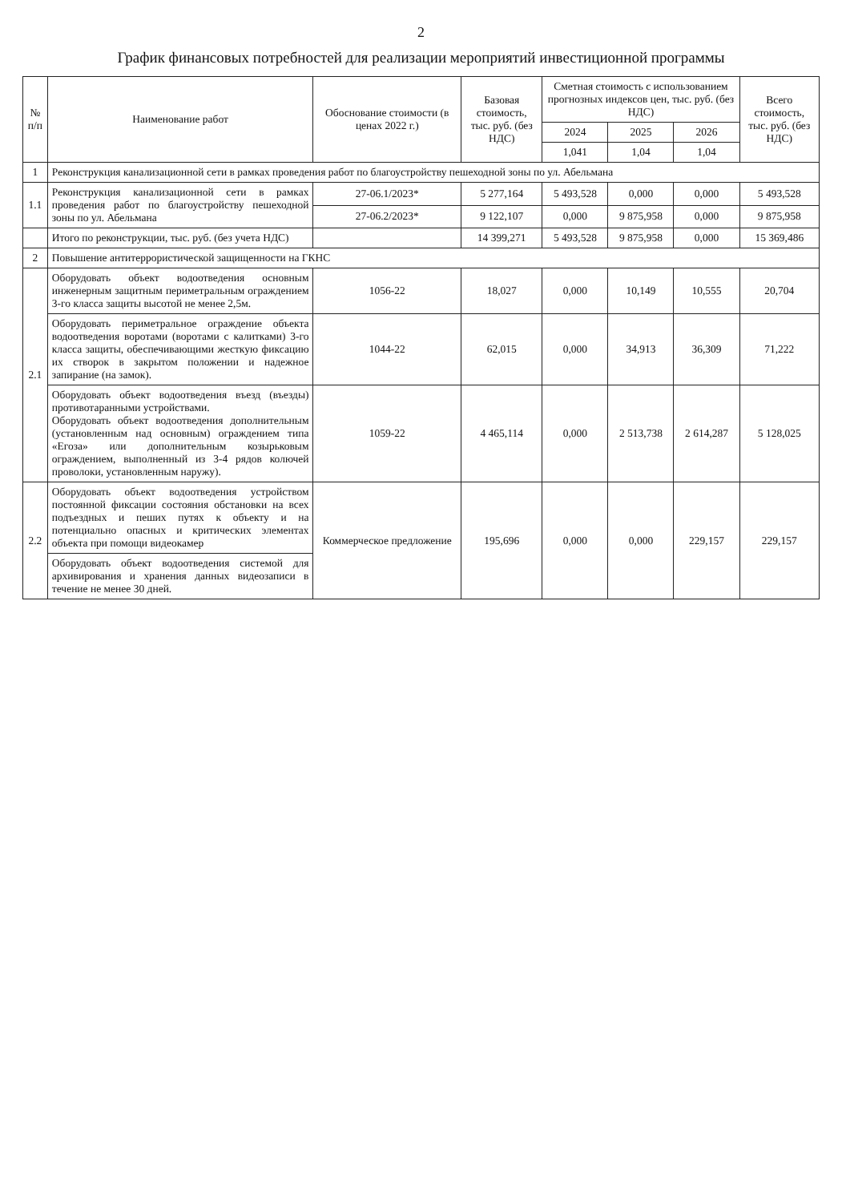2
График финансовых потребностей для реализации мероприятий инвестиционной программы
| № п/п | Наименование работ | Обоснование стоимости (в ценах 2022 г.) | Базовая стоимость, тыс. руб. (без НДС) | Сметная стоимость с использованием прогнозных индексов цен, тыс. руб. (без НДС) | | | Всего стоимость, тыс. руб. (без НДС) |
| --- | --- | --- | --- | --- | --- | --- | --- |
| | | | | 2024 | 2025 | 2026 | |
| | | | | 1,041 | 1,04 | 1,04 | |
| 1 | Реконструкция канализационной сети в рамках проведения работ по благоустройству пешеходной зоны по ул. Абельмана | | | | | | |
| 1.1 | Реконструкция канализационной сети в рамках проведения работ по благоустройству пешеходной зоны по ул. Абельмана | 27-06.1/2023* | 5 277,164 | 5 493,528 | 0,000 | 0,000 | 5 493,528 |
| | | 27-06.2/2023* | 9 122,107 | 0,000 | 9 875,958 | 0,000 | 9 875,958 |
| | Итого по реконструкции, тыс. руб. (без учета НДС) | | 14 399,271 | 5 493,528 | 9 875,958 | 0,000 | 15 369,486 |
| 2 | Повышение антитеррористической защищенности на ГКНС | | | | | | |
| 2.1 | Оборудовать объект водоотведения основным инженерным защитным периметральным ограждением 3-го класса защиты высотой не менее 2,5м. | 1056-22 | 18,027 | 0,000 | 10,149 | 10,555 | 20,704 |
| | Оборудовать периметральное ограждение объекта водоотведения воротами (воротами с калитками) 3-го класса защиты, обеспечивающими жесткую фиксацию их створок в закрытом положении и надежное запирание (на замок). | 1044-22 | 62,015 | 0,000 | 34,913 | 36,309 | 71,222 |
| | Оборудовать объект водоотведения въезд (въезды) противотаранными устройствами. Оборудовать объект водоотведения дополнительным (установленным над основным) ограждением типа «Егоза» или дополнительным козырьковым ограждением, выполненный из 3-4 рядов колючей проволоки, установленным наружу). | 1059-22 | 4 465,114 | 0,000 | 2 513,738 | 2 614,287 | 5 128,025 |
| 2.2 | Оборудовать объект водоотведения устройством постоянной фиксации состояния обстановки на всех подъездных и пеших путях к объекту и на потенциально опасных и критических элементах объекта при помощи видеокамер | Коммерческое предложение | 195,696 | 0,000 | 0,000 | 229,157 | 229,157 |
| | Оборудовать объект водоотведения системой для архивирования и хранения данных видеозаписи в течение не менее 30 дней. | | | | | | |